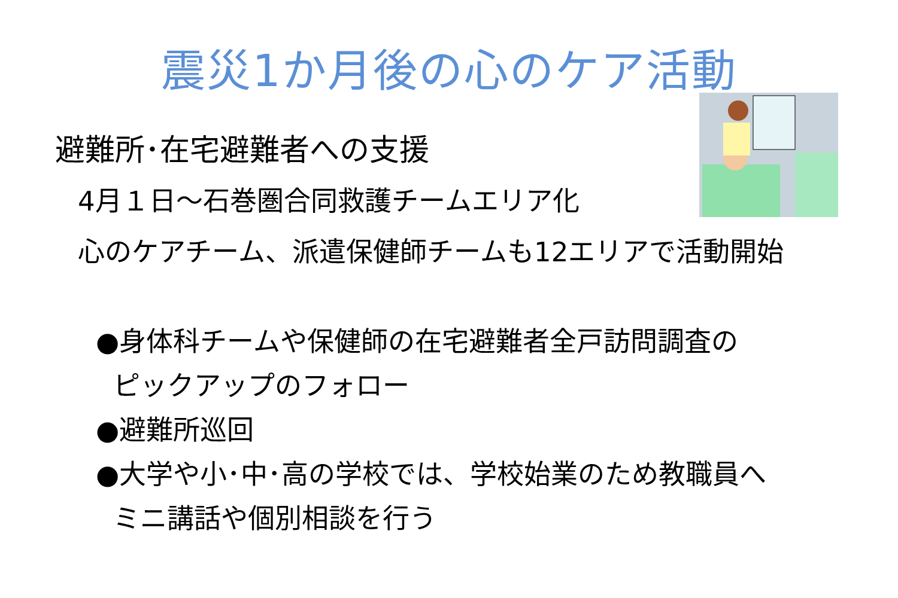震災1か月後の心のケア活動
避難所･在宅避難者への支援
4月１日～石巻圏合同救護チームエリア化
心のケアチーム、派遣保健師チームも12エリアで活動開始
●身体科チームや保健師の在宅避難者全戸訪問調査の
ピックアップのフォロー
●避難所巡回
●大学や小･中･高の学校では、学校始業のため教職員へ
ミニ講話や個別相談を行う